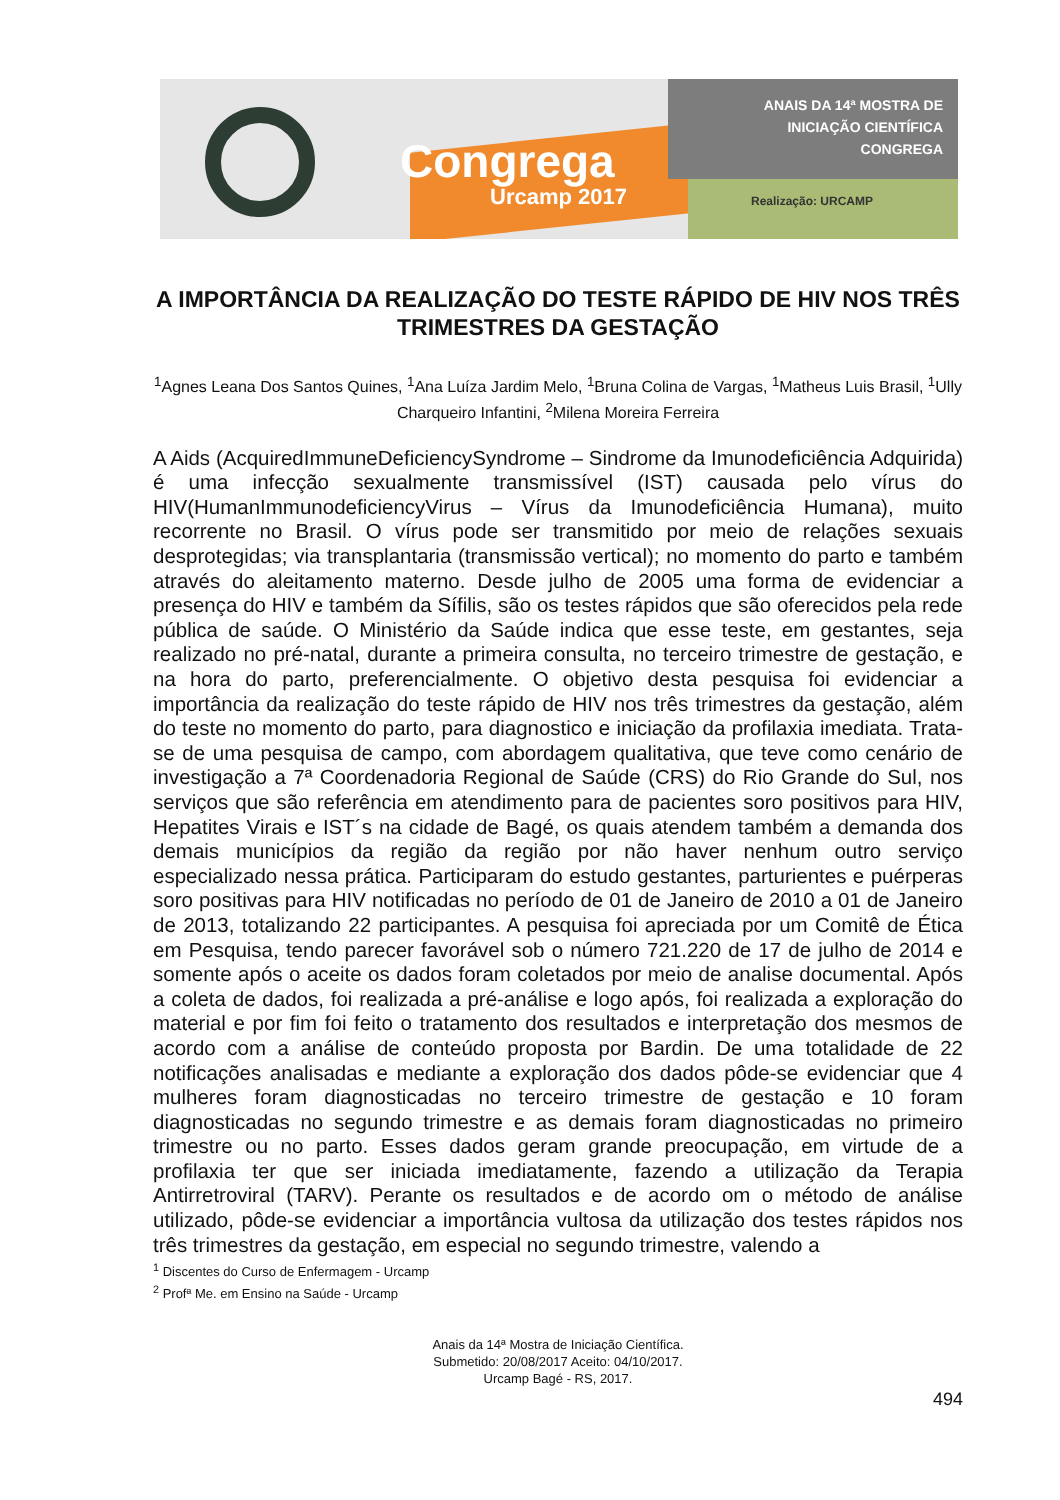Congrega
Urcamp 2017
ANAIS DA 14ª MOSTRA DE
INICIAÇÃO CIENTÍFICA
CONGREGA
Realização: URCAMP
A IMPORTÂNCIA DA REALIZAÇÃO DO TESTE RÁPIDO DE HIV NOS TRÊS TRIMESTRES DA GESTAÇÃO
<sup>1</sup> Agnes Leana Dos Santos Quines, <sup>1</sup>Ana Luíza Jardim Melo, <sup>1</sup>Bruna Colina de Vargas, <sup>1</sup>Matheus Luis Brasil, <sup>1</sup>Ully Charqueiro Infantini, <sup>2</sup>Milena Moreira Ferreira
A Aids (AcquiredImmuneDeficiencySyndrome – Sindrome da Imunodeficiência Adquirida) é uma infecção sexualmente transmissível (IST) causada pelo vírus do HIV(HumanImmunodeficiencyVirus – Vírus da Imunodeficiência Humana), muito recorrente no Brasil. O vírus pode ser transmitido por meio de relações sexuais desprotegidas; via transplantaria (transmissão vertical); no momento do parto e também através do aleitamento materno. Desde julho de 2005 uma forma de evidenciar a presença do HIV e também da Sífilis, são os testes rápidos que são oferecidos pela rede pública de saúde. O Ministério da Saúde indica que esse teste, em gestantes, seja realizado no pré-natal, durante a primeira consulta, no terceiro trimestre de gestação, e na hora do parto, preferencialmente. O objetivo desta pesquisa foi evidenciar a importância da realização do teste rápido de HIV nos três trimestres da gestação, além do teste no momento do parto, para diagnostico e iniciação da profilaxia imediata. Trata-se de uma pesquisa de campo, com abordagem qualitativa, que teve como cenário de investigação a 7ª Coordenadoria Regional de Saúde (CRS) do Rio Grande do Sul, nos serviços que são referência em atendimento para de pacientes soro positivos para HIV, Hepatites Virais e IST´s na cidade de Bagé, os quais atendem também a demanda dos demais municípios da região da região por não haver nenhum outro serviço especializado nessa prática. Participaram do estudo gestantes, parturientes e puérperas soro positivas para HIV notificadas no período de 01 de Janeiro de 2010 a 01 de Janeiro de 2013, totalizando 22 participantes. A pesquisa foi apreciada por um Comitê de Ética em Pesquisa, tendo parecer favorável sob o número 721.220 de 17 de julho de 2014 e somente após o aceite os dados foram coletados por meio de analise documental. Após a coleta de dados, foi realizada a pré-análise e logo após, foi realizada a exploração do material e por fim foi feito o tratamento dos resultados e interpretação dos mesmos de acordo com a análise de conteúdo proposta por Bardin. De uma totalidade de 22 notificações analisadas e mediante a exploração dos dados pôde-se evidenciar que 4 mulheres foram diagnosticadas no terceiro trimestre de gestação e 10 foram diagnosticadas no segundo trimestre e as demais foram diagnosticadas no primeiro trimestre ou no parto. Esses dados geram grande preocupação, em virtude de a profilaxia ter que ser iniciada imediatamente, fazendo a utilização da Terapia Antirretroviral (TARV). Perante os resultados e de acordo om o método de análise utilizado, pôde-se evidenciar a importância vultosa da utilização dos testes rápidos nos três trimestres da gestação, em especial no segundo trimestre, valendo a
<sup>1</sup> Discentes do Curso de Enfermagem - Urcamp
<sup>2</sup> Profª Me. em Ensino na Saúde - Urcamp
Anais da 14ª Mostra de Iniciação Científica.
Submetido: 20/08/2017 Aceito: 04/10/2017.
Urcamp Bagé - RS, 2017.
494